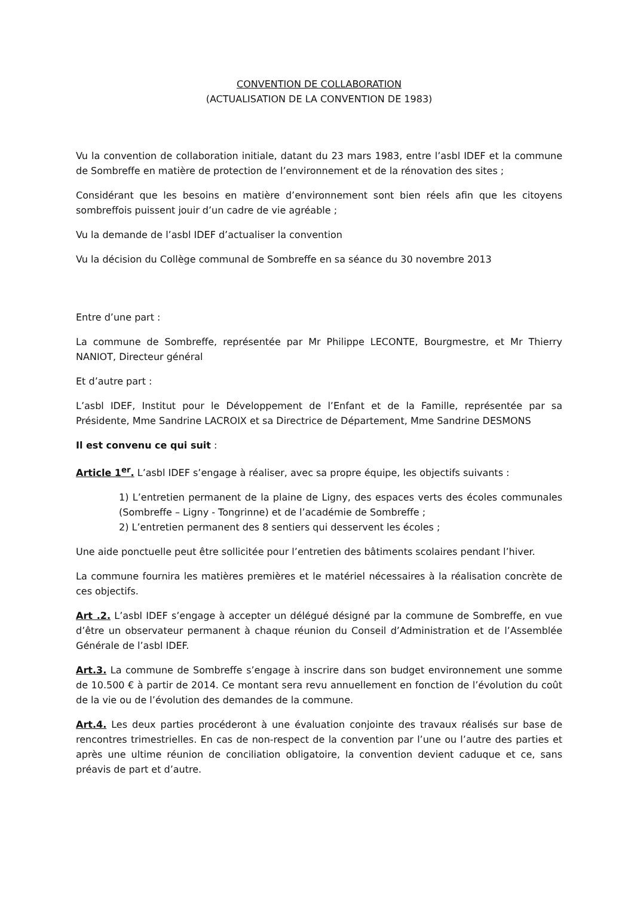CONVENTION DE COLLABORATION
(ACTUALISATION DE LA CONVENTION DE 1983)
Vu la convention de collaboration initiale, datant du 23 mars 1983, entre l’asbl IDEF et la commune de Sombreffe en matière de protection de l’environnement et de la rénovation des sites ;
Considérant que les besoins en matière d’environnement sont bien réels afin que les citoyens sombreffois puissent jouir d’un cadre de vie agréable ;
Vu la demande de l’asbl IDEF d’actualiser la convention
Vu la décision du Collège communal de Sombreffe en sa séance du 30 novembre 2013
Entre d’une part :
La commune de Sombreffe, représentée par Mr Philippe LECONTE, Bourgmestre, et Mr Thierry NANIOT, Directeur général
Et d’autre part :
L’asbl IDEF, Institut pour le Développement de l’Enfant et de la Famille, représentée par sa Présidente, Mme Sandrine LACROIX et sa Directrice de Département, Mme Sandrine DESMONS
Il est convenu ce qui suit :
Article 1<sup>er</sup>. L’asbl IDEF s’engage à réaliser, avec sa propre équipe, les objectifs suivants :
1) L’entretien permanent de la plaine de Ligny, des espaces verts des écoles communales (Sombreffe – Ligny - Tongrinne) et de l’académie de Sombreffe ;
2) L’entretien permanent des 8 sentiers qui desservent les écoles ;
Une aide ponctuelle peut être sollicitée pour l’entretien des bâtiments scolaires pendant l’hiver.
La commune fournira les matières premières et le matériel nécessaires à la réalisation concrète de ces objectifs.
Art .2. L’asbl IDEF s’engage à accepter un délégué désigné par la commune de Sombreffe, en vue d’être un observateur permanent à chaque réunion du Conseil d’Administration et de l’Assemblée Générale de l’asbl IDEF.
Art.3. La commune de Sombreffe s’engage à inscrire dans son budget environnement une somme de 10.500 € à partir de 2014. Ce montant sera revu annuellement en fonction de l’évolution du coût de la vie ou de l’évolution des demandes de la commune.
Art.4. Les deux parties procéderont à une évaluation conjointe des travaux réalisés sur base de rencontres trimestrielles. En cas de non-respect de la convention par l’une ou l’autre des parties et après une ultime réunion de conciliation obligatoire, la convention devient caduque et ce, sans préavis de part et d’autre.